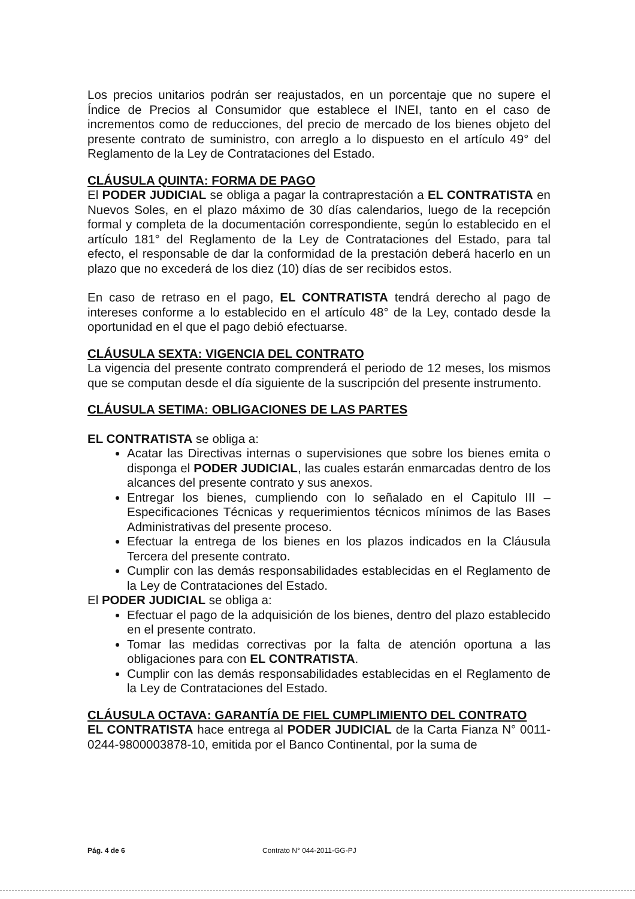Los precios unitarios podrán ser reajustados, en un porcentaje que no supere el Índice de Precios al Consumidor que establece el INEI, tanto en el caso de incrementos como de reducciones, del precio de mercado de los bienes objeto del presente contrato de suministro, con arreglo a lo dispuesto en el artículo 49° del Reglamento de la Ley de Contrataciones del Estado.
CLÁUSULA QUINTA: FORMA DE PAGO
El PODER JUDICIAL se obliga a pagar la contraprestación a EL CONTRATISTA en Nuevos Soles, en el plazo máximo de 30 días calendarios, luego de la recepción formal y completa de la documentación correspondiente, según lo establecido en el artículo 181° del Reglamento de la Ley de Contrataciones del Estado, para tal efecto, el responsable de dar la conformidad de la prestación deberá hacerlo en un plazo que no excederá de los diez (10) días de ser recibidos estos.
En caso de retraso en el pago, EL CONTRATISTA tendrá derecho al pago de intereses conforme a lo establecido en el artículo 48° de la Ley, contado desde la oportunidad en el que el pago debió efectuarse.
CLÁUSULA SEXTA: VIGENCIA DEL CONTRATO
La vigencia del presente contrato comprenderá el periodo de 12 meses, los mismos que se computan desde el día siguiente de la suscripción del presente instrumento.
CLÁUSULA SETIMA: OBLIGACIONES DE LAS PARTES
EL CONTRATISTA se obliga a:
Acatar las Directivas internas o supervisiones que sobre los bienes emita o disponga el PODER JUDICIAL, las cuales estarán enmarcadas dentro de los alcances del presente contrato y sus anexos.
Entregar los bienes, cumpliendo con lo señalado en el Capitulo III – Especificaciones Técnicas y requerimientos técnicos mínimos de las Bases Administrativas del presente proceso.
Efectuar la entrega de los bienes en los plazos indicados en la Cláusula Tercera del presente contrato.
Cumplir con las demás responsabilidades establecidas en el Reglamento de la Ley de Contrataciones del Estado.
El PODER JUDICIAL se obliga a:
Efectuar el pago de la adquisición de los bienes, dentro del plazo establecido en el presente contrato.
Tomar las medidas correctivas por la falta de atención oportuna a las obligaciones para con EL CONTRATISTA.
Cumplir con las demás responsabilidades establecidas en el Reglamento de la Ley de Contrataciones del Estado.
CLÁUSULA OCTAVA: GARANTÍA DE FIEL CUMPLIMIENTO DEL CONTRATO
EL CONTRATISTA hace entrega al PODER JUDICIAL de la Carta Fianza N° 0011-0244-9800003878-10, emitida por el Banco Continental, por la suma de
Pág. 4 de 6 Contrato N° 044-2011-GG-PJ